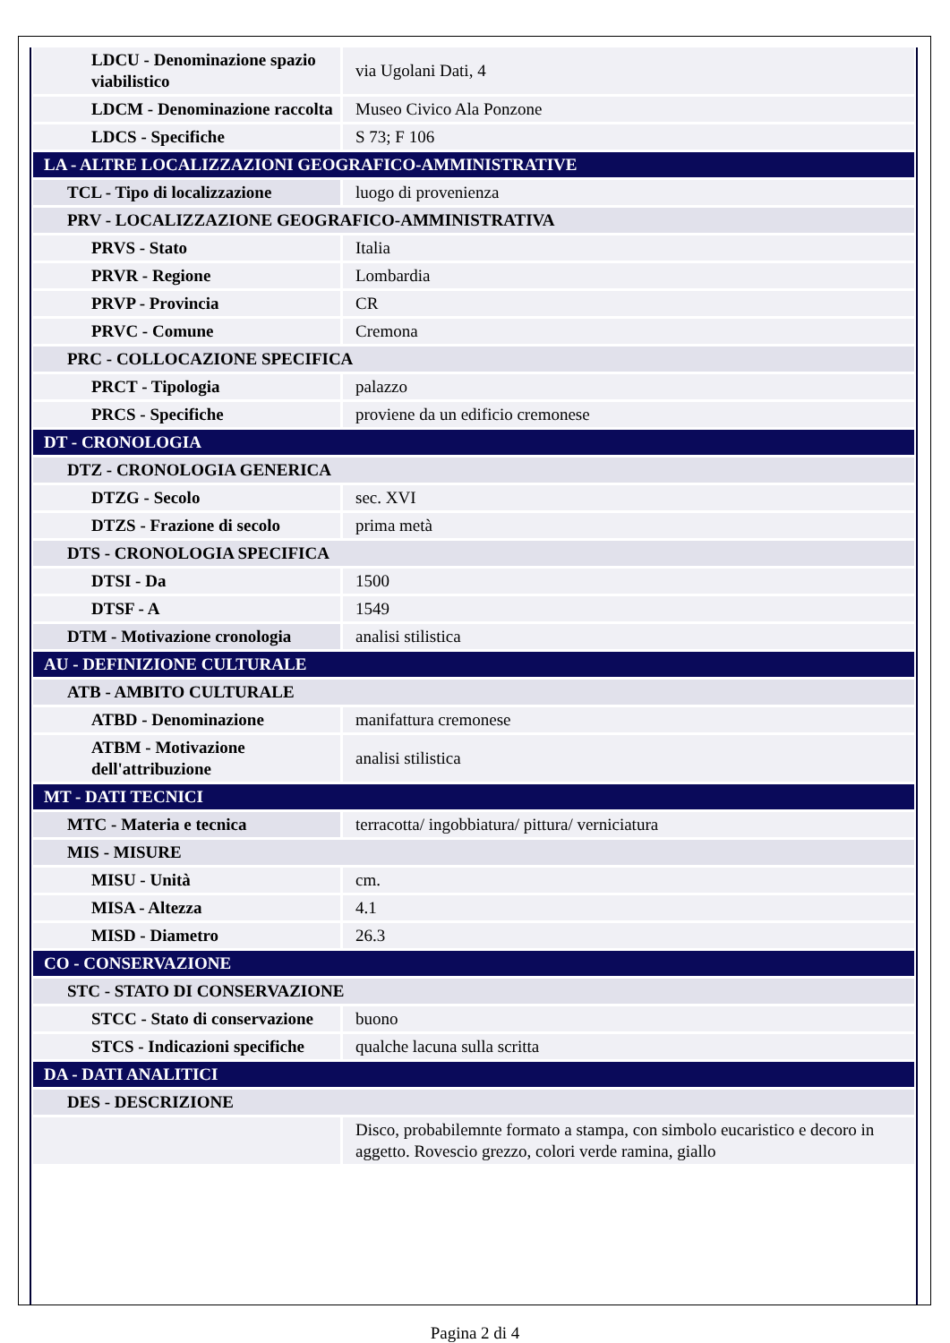| LDCU - Denominazione spazio viabilistico | via Ugolani Dati, 4 |
| LDCM - Denominazione raccolta | Museo Civico Ala Ponzone |
| LDCS - Specifiche | S 73; F 106 |
| LA - ALTRE LOCALIZZAZIONI GEOGRAFICO-AMMINISTRATIVE | |
| TCL - Tipo di localizzazione | luogo di provenienza |
| PRV - LOCALIZZAZIONE GEOGRAFICO-AMMINISTRATIVA | |
| PRVS - Stato | Italia |
| PRVR - Regione | Lombardia |
| PRVP - Provincia | CR |
| PRVC - Comune | Cremona |
| PRC - COLLOCAZIONE SPECIFICA | |
| PRCT - Tipologia | palazzo |
| PRCS - Specifiche | proviene da un edificio cremonese |
| DT - CRONOLOGIA | |
| DTZ - CRONOLOGIA GENERICA | |
| DTZG - Secolo | sec. XVI |
| DTZS - Frazione di secolo | prima metà |
| DTS - CRONOLOGIA SPECIFICA | |
| DTSI - Da | 1500 |
| DTSF - A | 1549 |
| DTM - Motivazione cronologia | analisi stilistica |
| AU - DEFINIZIONE CULTURALE | |
| ATB - AMBITO CULTURALE | |
| ATBD - Denominazione | manifattura cremonese |
| ATBM - Motivazione dell'attribuzione | analisi stilistica |
| MT - DATI TECNICI | |
| MTC - Materia e tecnica | terracotta/ ingobbiatura/ pittura/ verniciatura |
| MIS - MISURE | |
| MISU - Unità | cm. |
| MISA - Altezza | 4.1 |
| MISD - Diametro | 26.3 |
| CO - CONSERVAZIONE | |
| STC - STATO DI CONSERVAZIONE | |
| STCC - Stato di conservazione | buono |
| STCS - Indicazioni specifiche | qualche lacuna sulla scritta |
| DA - DATI ANALITICI | |
| DES - DESCRIZIONE | |
| | Disco, probabilemnte formato a stampa, con simbolo eucaristico e decoro in aggetto. Rovescio grezzo, colori verde ramina, giallo |
Pagina 2 di 4